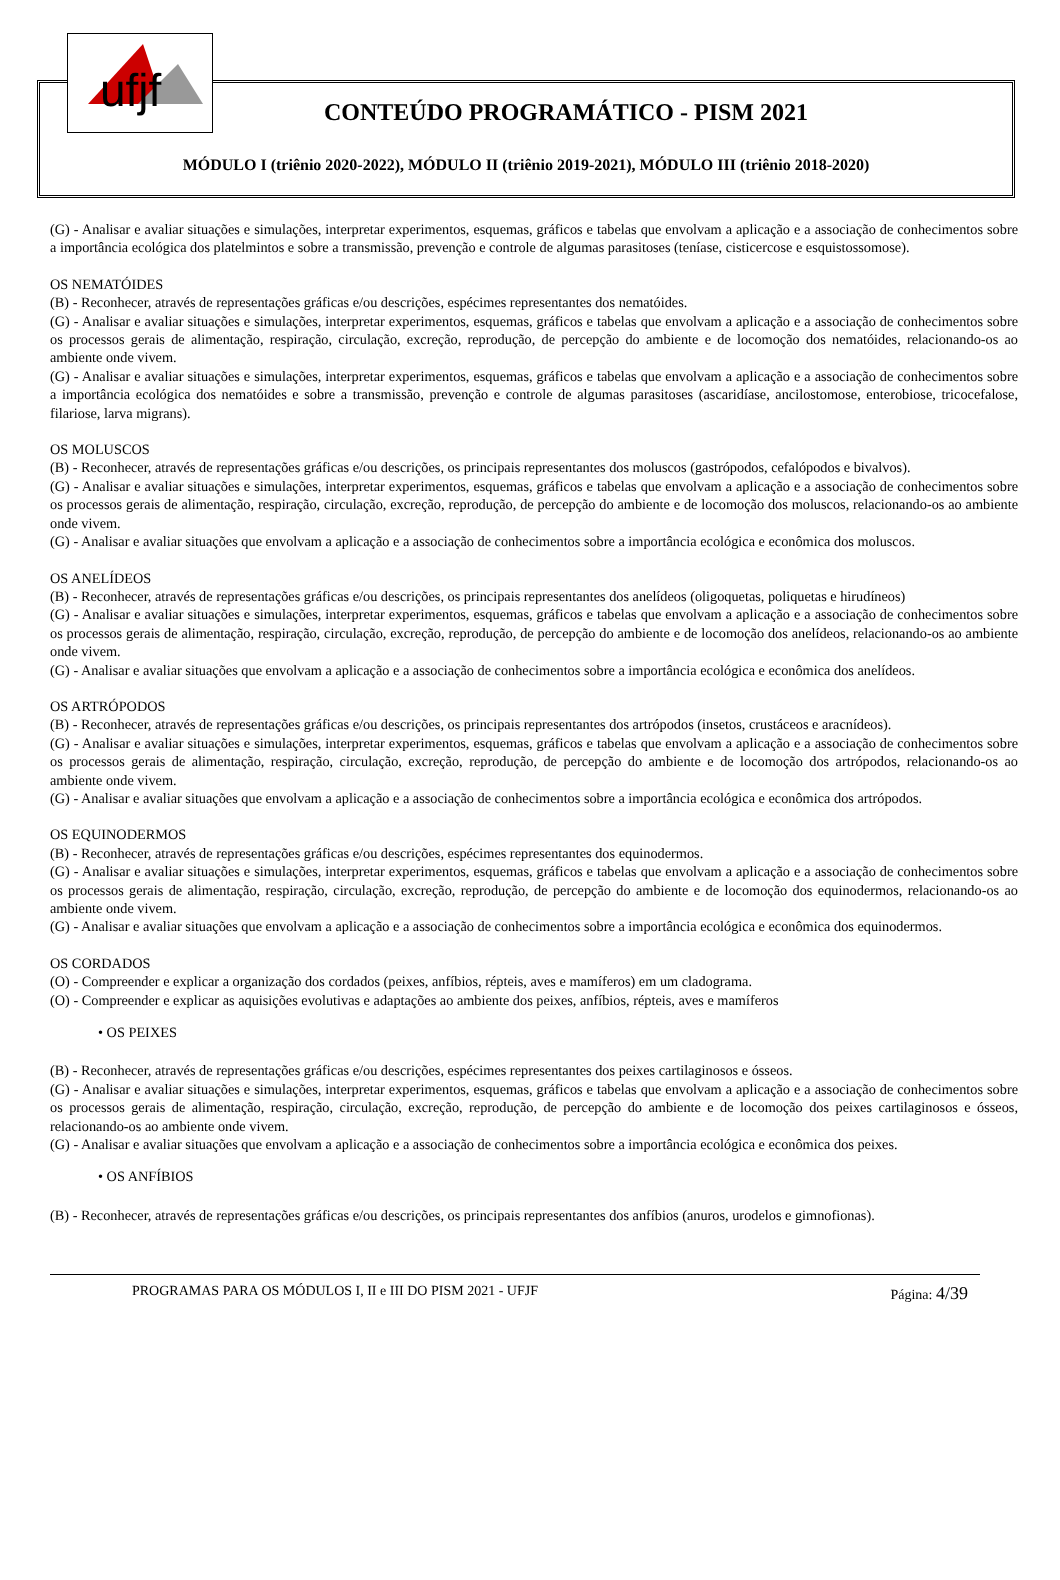ufjf
CONTEÚDO PROGRAMÁTICO - PISM 2021
MÓDULO I (triênio 2020-2022), MÓDULO II (triênio 2019-2021), MÓDULO III (triênio 2018-2020)
(G) - Analisar e avaliar situações e simulações, interpretar experimentos, esquemas, gráficos e tabelas que envolvam a aplicação e a associação de conhecimentos sobre a importância ecológica dos platelmintos e sobre a transmissão, prevenção e controle de algumas parasitoses (teníase, cisticercose e esquistossomose).
OS NEMATÓIDES
(B) - Reconhecer, através de representações gráficas e/ou descrições, espécimes representantes dos nematóides.
(G) - Analisar e avaliar situações e simulações, interpretar experimentos, esquemas, gráficos e tabelas que envolvam a aplicação e a associação de conhecimentos sobre os processos gerais de alimentação, respiração, circulação, excreção, reprodução, de percepção do ambiente e de locomoção dos nematóides, relacionando-os ao ambiente onde vivem.
(G) - Analisar e avaliar situações e simulações, interpretar experimentos, esquemas, gráficos e tabelas que envolvam a aplicação e a associação de conhecimentos sobre a importância ecológica dos nematóides e sobre a transmissão, prevenção e controle de algumas parasitoses (ascaridíase, ancilostomose, enterobiose, tricocefalose, filariose, larva migrans).
OS MOLUSCOS
(B) - Reconhecer, através de representações gráficas e/ou descrições, os principais representantes dos moluscos (gastrópodos, cefalópodos e bivalvos).
(G) - Analisar e avaliar situações e simulações, interpretar experimentos, esquemas, gráficos e tabelas que envolvam a aplicação e a associação de conhecimentos sobre os processos gerais de alimentação, respiração, circulação, excreção, reprodução, de percepção do ambiente e de locomoção dos moluscos, relacionando-os ao ambiente onde vivem.
(G) - Analisar e avaliar situações que envolvam a aplicação e a associação de conhecimentos sobre a importância ecológica e econômica dos moluscos.
OS ANELÍDEOS
(B) - Reconhecer, através de representações gráficas e/ou descrições, os principais representantes dos anelídeos (oligoquetas, poliquetas e hirudíneos)
(G) - Analisar e avaliar situações e simulações, interpretar experimentos, esquemas, gráficos e tabelas que envolvam a aplicação e a associação de conhecimentos sobre os processos gerais de alimentação, respiração, circulação, excreção, reprodução, de percepção do ambiente e de locomoção dos anelídeos, relacionando-os ao ambiente onde vivem.
(G) - Analisar e avaliar situações que envolvam a aplicação e a associação de conhecimentos sobre a importância ecológica e econômica dos anelídeos.
OS ARTRÓPODOS
(B) - Reconhecer, através de representações gráficas e/ou descrições, os principais representantes dos artrópodos (insetos, crustáceos e aracnídeos).
(G) - Analisar e avaliar situações e simulações, interpretar experimentos, esquemas, gráficos e tabelas que envolvam a aplicação e a associação de conhecimentos sobre os processos gerais de alimentação, respiração, circulação, excreção, reprodução, de percepção do ambiente e de locomoção dos artrópodos, relacionando-os ao ambiente onde vivem.
(G) - Analisar e avaliar situações que envolvam a aplicação e a associação de conhecimentos sobre a importância ecológica e econômica dos artrópodos.
OS EQUINODERMOS
(B) - Reconhecer, através de representações gráficas e/ou descrições, espécimes representantes dos equinodermos.
(G) - Analisar e avaliar situações e simulações, interpretar experimentos, esquemas, gráficos e tabelas que envolvam a aplicação e a associação de conhecimentos sobre os processos gerais de alimentação, respiração, circulação, excreção, reprodução, de percepção do ambiente e de locomoção dos equinodermos, relacionando-os ao ambiente onde vivem.
(G) - Analisar e avaliar situações que envolvam a aplicação e a associação de conhecimentos sobre a importância ecológica e econômica dos equinodermos.
OS CORDADOS
(O) - Compreender e explicar a organização dos cordados (peixes, anfíbios, répteis, aves e mamíferos) em um cladograma.
(O) - Compreender e explicar as aquisições evolutivas e adaptações ao ambiente dos peixes, anfíbios, répteis, aves e mamíferos
• OS PEIXES
(B) - Reconhecer, através de representações gráficas e/ou descrições, espécimes representantes dos peixes cartilaginosos e ósseos.
(G) - Analisar e avaliar situações e simulações, interpretar experimentos, esquemas, gráficos e tabelas que envolvam a aplicação e a associação de conhecimentos sobre os processos gerais de alimentação, respiração, circulação, excreção, reprodução, de percepção do ambiente e de locomoção dos peixes cartilaginosos e ósseos, relacionando-os ao ambiente onde vivem.
(G) - Analisar e avaliar situações que envolvam a aplicação e a associação de conhecimentos sobre a importância ecológica e econômica dos peixes.
• OS ANFÍBIOS
(B) - Reconhecer, através de representações gráficas e/ou descrições, os principais representantes dos anfíbios (anuros, urodelos e gimnofionas).
PROGRAMAS PARA OS MÓDULOS I, II e III DO PISM 2021 - UFJF Página: 4/39